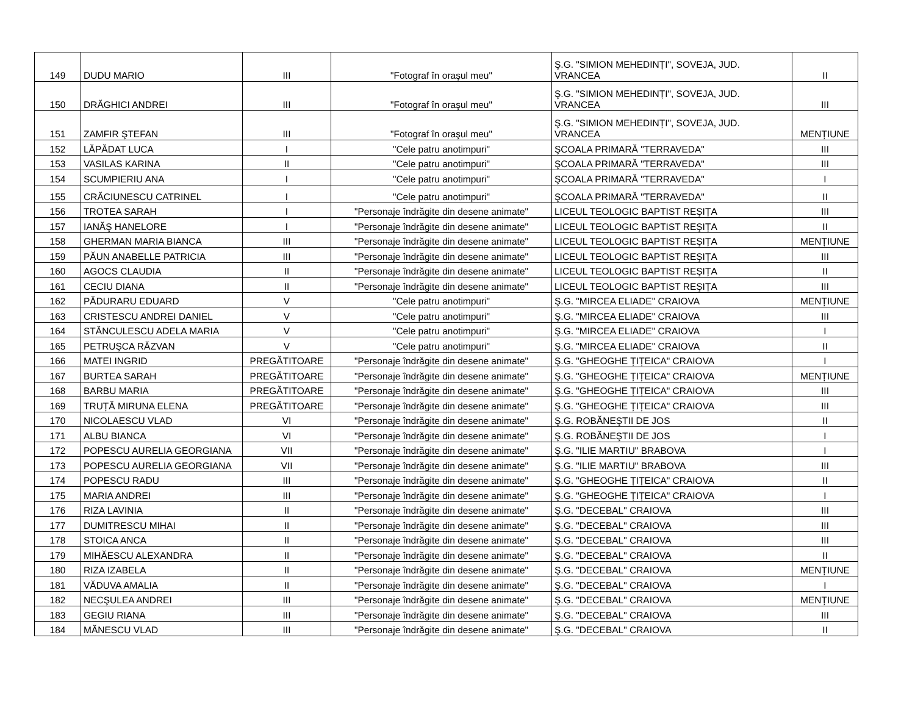| 149 | DUDU MARIO | III | "Fotograf în oraşul meu" | Ş.G. "SIMION MEHEDINȚI", SOVEJA, JUD. VRANCEA | II |
| 150 | DRĂGHICI ANDREI | III | "Fotograf în oraşul meu" | Ş.G. "SIMION MEHEDINȚI", SOVEJA, JUD. VRANCEA | III |
| 151 | ZAMFIR ŞTEFAN | III | "Fotograf în oraşul meu" | Ş.G. "SIMION MEHEDINȚI", SOVEJA, JUD. VRANCEA | MENȚIUNE |
| 152 | LĂPĂDAT LUCA | I | "Cele patru anotimpuri" | ŞCOALA PRIMARĂ "TERRAVEDA" | III |
| 153 | VASILAS KARINA | II | "Cele patru anotimpuri" | ŞCOALA PRIMARĂ "TERRAVEDA" | III |
| 154 | SCUMPIERIU ANA | I | "Cele patru anotimpuri" | ŞCOALA PRIMARĂ "TERRAVEDA" | I |
| 155 | CRĂCIUNESCU CATRINEL | I | "Cele patru anotimpuri" | ŞCOALA PRIMARĂ "TERRAVEDA" | II |
| 156 | TROTEA SARAH | I | "Personaje îndrăgite din desene animate" | LICEUL TEOLOGIC BAPTIST REŞIȚA | III |
| 157 | IANĂŞ HANELORE | I | "Personaje îndrăgite din desene animate" | LICEUL TEOLOGIC BAPTIST REŞIȚA | II |
| 158 | GHERMAN MARIA BIANCA | III | "Personaje îndrăgite din desene animate" | LICEUL TEOLOGIC BAPTIST REŞIȚA | MENȚIUNE |
| 159 | PĂUN ANABELLE PATRICIA | III | "Personaje îndrăgite din desene animate" | LICEUL TEOLOGIC BAPTIST REŞIȚA | III |
| 160 | AGOCS CLAUDIA | II | "Personaje îndrăgite din desene animate" | LICEUL TEOLOGIC BAPTIST REŞIȚA | II |
| 161 | CECIU DIANA | II | "Personaje îndrăgite din desene animate" | LICEUL TEOLOGIC BAPTIST REŞIȚA | III |
| 162 | PĂDURARU EDUARD | V | "Cele patru anotimpuri" | Ş.G. "MIRCEA ELIADE" CRAIOVA | MENȚIUNE |
| 163 | CRISTESCU ANDREI DANIEL | V | "Cele patru anotimpuri" | Ş.G. "MIRCEA ELIADE" CRAIOVA | III |
| 164 | STĂNCULESCU ADELA MARIA | V | "Cele patru anotimpuri" | Ş.G. "MIRCEA ELIADE" CRAIOVA | I |
| 165 | PETRUŞCA RĂZVAN | V | "Cele patru anotimpuri" | Ş.G. "MIRCEA ELIADE" CRAIOVA | II |
| 166 | MATEI INGRID | PREGĂTITOARE | "Personaje îndrăgite din desene animate" | Ş.G. "GHEOGHE ȚIȚEICA" CRAIOVA | I |
| 167 | BURTEA SARAH | PREGĂTITOARE | "Personaje îndrăgite din desene animate" | Ş.G. "GHEOGHE ȚIȚEICA" CRAIOVA | MENȚIUNE |
| 168 | BARBU MARIA | PREGĂTITOARE | "Personaje îndrăgite din desene animate" | Ş.G. "GHEOGHE ȚIȚEICA" CRAIOVA | III |
| 169 | TRUȚĂ MIRUNA ELENA | PREGĂTITOARE | "Personaje îndrăgite din desene animate" | Ş.G. "GHEOGHE ȚIȚEICA" CRAIOVA | III |
| 170 | NICOLAESCU VLAD | VI | "Personaje îndrăgite din desene animate" | Ş.G. ROBĂNEŞTII DE JOS | II |
| 171 | ALBU BIANCA | VI | "Personaje îndrăgite din desene animate" | Ş.G. ROBĂNEŞTII DE JOS | I |
| 172 | POPESCU AURELIA GEORGIANA | VII | "Personaje îndrăgite din desene animate" | Ş.G. "ILIE MARTIU" BRABOVA | I |
| 173 | POPESCU AURELIA GEORGIANA | VII | "Personaje îndrăgite din desene animate" | Ş.G. "ILIE MARTIU" BRABOVA | III |
| 174 | POPESCU RADU | III | "Personaje îndrăgite din desene animate" | Ş.G. "GHEOGHE ȚIȚEICA" CRAIOVA | II |
| 175 | MARIA ANDREI | III | "Personaje îndrăgite din desene animate" | Ş.G. "GHEOGHE ȚIȚEICA" CRAIOVA | I |
| 176 | RIZA LAVINIA | II | "Personaje îndrăgite din desene animate" | Ş.G. "DECEBAL" CRAIOVA | III |
| 177 | DUMITRESCU MIHAI | II | "Personaje îndrăgite din desene animate" | Ş.G. "DECEBAL" CRAIOVA | III |
| 178 | STOICA ANCA | II | "Personaje îndrăgite din desene animate" | Ş.G. "DECEBAL" CRAIOVA | III |
| 179 | MIHĂESCU ALEXANDRA | II | "Personaje îndrăgite din desene animate" | Ş.G. "DECEBAL" CRAIOVA | II |
| 180 | RIZA IZABELA | II | "Personaje îndrăgite din desene animate" | Ş.G. "DECEBAL" CRAIOVA | MENȚIUNE |
| 181 | VĂDUVA AMALIA | II | "Personaje îndrăgite din desene animate" | Ş.G. "DECEBAL" CRAIOVA | I |
| 182 | NECŞULEA ANDREI | III | "Personaje îndrăgite din desene animate" | Ş.G. "DECEBAL" CRAIOVA | MENȚIUNE |
| 183 | GEGIU RIANA | III | "Personaje îndrăgite din desene animate" | Ş.G. "DECEBAL" CRAIOVA | III |
| 184 | MĂNESCU VLAD | III | "Personaje îndrăgite din desene animate" | Ş.G. "DECEBAL" CRAIOVA | II |